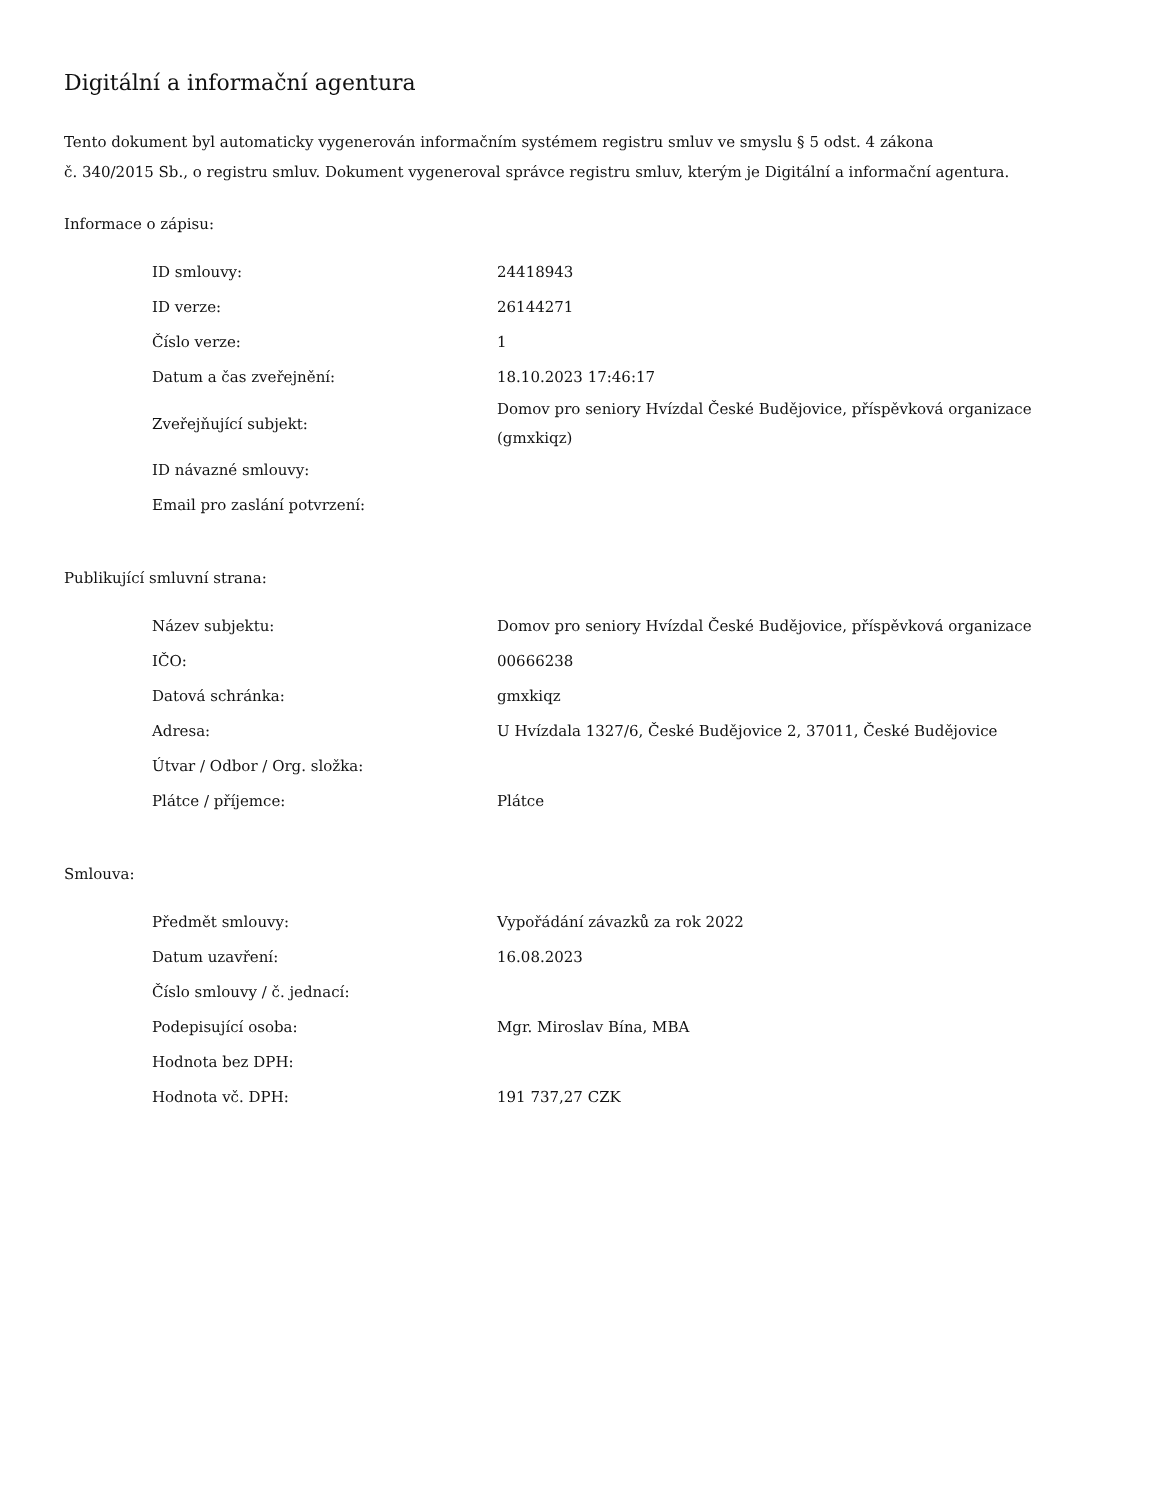Digitální a informační agentura
Tento dokument byl automaticky vygenerován informačním systémem registru smluv ve smyslu § 5 odst. 4 zákona
č. 340/2015 Sb., o registru smluv. Dokument vygeneroval správce registru smluv, kterým je Digitální a informační agentura.
Informace o zápisu:
| ID smlouvy: | 24418943 |
| ID verze: | 26144271 |
| Číslo verze: | 1 |
| Datum a čas zveřejnění: | 18.10.2023 17:46:17 |
| Zveřejňující subjekt: | Domov pro seniory Hvízdal České Budějovice, příspěvková organizace (gmxkiqz) |
| ID návazné smlouvy: | |
| Email pro zaslání potvrzení: | |
Publikující smluvní strana:
| Název subjektu: | Domov pro seniory Hvízdal České Budějovice, příspěvková organizace |
| IČO: | 00666238 |
| Datová schránka: | gmxkiqz |
| Adresa: | U Hvízdala 1327/6, České Budějovice 2, 37011, České Budějovice |
| Útvar / Odbor / Org. složka: | |
| Plátce / příjemce: | Plátce |
Smlouva:
| Předmět smlouvy: | Vypořádání závazků za rok 2022 |
| Datum uzavření: | 16.08.2023 |
| Číslo smlouvy / č. jednací: | |
| Podepisující osoba: | Mgr. Miroslav Bína, MBA |
| Hodnota bez DPH: | |
| Hodnota vč. DPH: | 191 737,27 CZK |